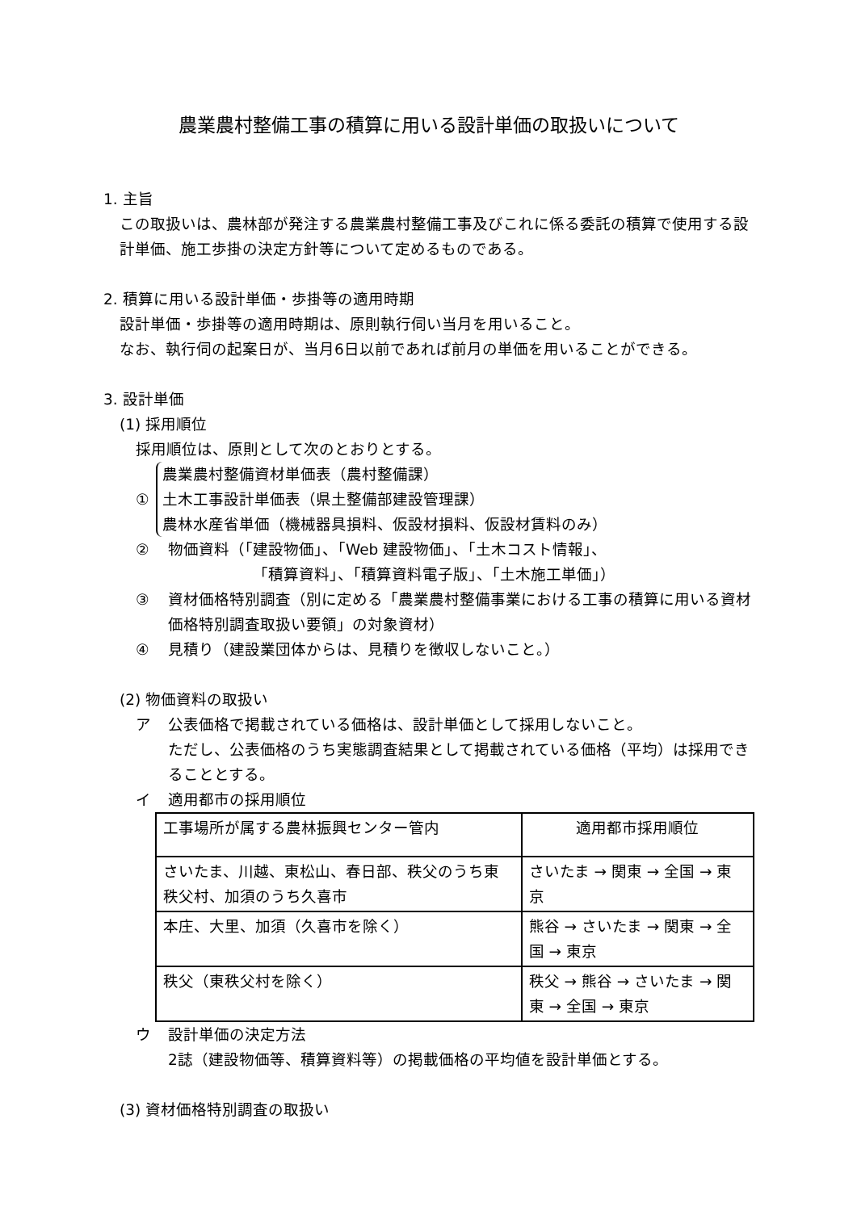農業農村整備工事の積算に用いる設計単価の取扱いについて
1. 主旨
この取扱いは、農林部が発注する農業農村整備工事及びこれに係る委託の積算で使用する設計単価、施工歩掛の決定方針等について定めるものである。
2. 積算に用いる設計単価・歩掛等の適用時期
設計単価・歩掛等の適用時期は、原則執行伺い当月を用いること。
なお、執行伺の起案日が、当月6日以前であれば前月の単価を用いることができる。
3. 設計単価
(1) 採用順位
採用順位は、原則として次のとおりとする。
①
農業農村整備資材単価表（農村整備課）
土木工事設計単価表（県土整備部建設管理課）
農林水産省単価（機械器具損料、仮設材損料、仮設材賃料のみ）
② 物価資料（「建設物価」、「Web 建設物価」、「土木コスト情報」、
　　　　　　「積算資料」、「積算資料電子版」、「土木施工単価」）
③ 資材価格特別調査（別に定める「農業農村整備事業における工事の積算に用いる資材価格特別調査取扱い要領」の対象資材）
④ 見積り（建設業団体からは、見積りを徴収しないこと。）
(2) 物価資料の取扱い
ア 公表価格で掲載されている価格は、設計単価として採用しないこと。
ただし、公表価格のうち実態調査結果として掲載されている価格（平均）は採用できることとする。
イ 適用都市の採用順位
| 工事場所が属する農林振興センター管内 | 適用都市採用順位 |
| さいたま、川越、東松山、春日部、秩父のうち東秩父村、加須のうち久喜市 | さいたま → 関東 → 全国 → 東京 |
| 本庄、大里、加須（久喜市を除く） | 熊谷 → さいたま → 関東 → 全国 → 東京 |
| 秩父（東秩父村を除く） | 秩父 → 熊谷 → さいたま → 関東 → 全国 → 東京 |
ウ 設計単価の決定方法
2誌（建設物価等、積算資料等）の掲載価格の平均値を設計単価とする。
(3) 資材価格特別調査の取扱い